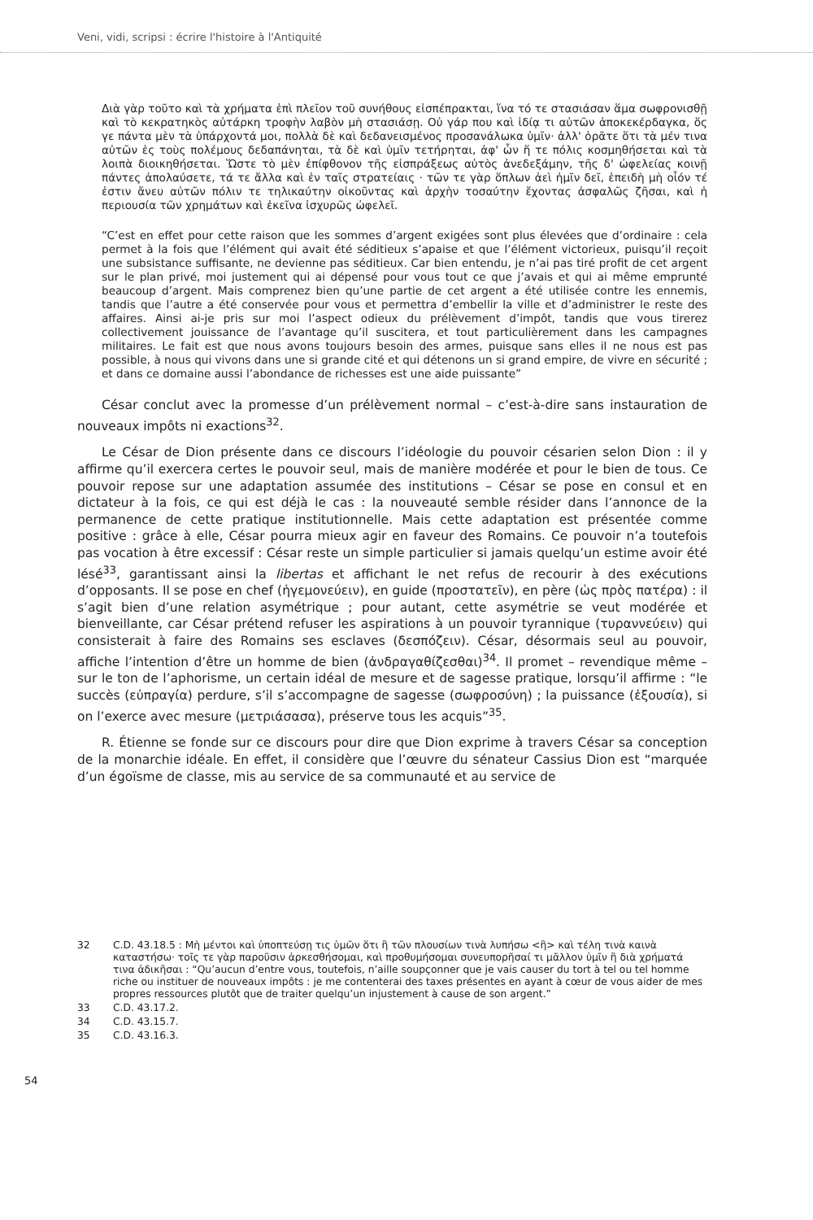Veni, vidi, scripsi : écrire l'histoire à l'Antiquité
Διὰ γὰρ τοῦτο καὶ τὰ χρήματα ἐπὶ πλεῖον τοῦ συνήθους εἰσπέπρακται, ἵνα τό τε στασιάσαν ἅμα σωφρονισθῇ καὶ τὸ κεκρατηκὸς αὐτάρκη τροφὴν λαβὸν μὴ στασιάσῃ. Οὐ γάρ που καὶ ἰδίᾳ τι αὐτῶν ἀποκεκέρδαγκα, ὅς γε πάντα μὲν τὰ ὑπάρχοντά μοι, πολλὰ δὲ καὶ δεδανεισμένος προσανάλωκα ὑμῖν· ἀλλ' ὁρᾶτε ὅτι τὰ μέν τινα αὐτῶν ἐς τοὺς πολέμους δεδαπάνηται, τὰ δὲ καὶ ὑμῖν τετήρηται, ἀφ' ὧν ἥ τε πόλις κοσμηθήσεται καὶ τὰ λοιπὰ διοικηθήσεται. Ὥστε τὸ μὲν ἐπίφθονον τῆς εἰσπράξεως αὐτὸς ἀνεδεξάμην, τῆς δ' ὠφελείας κοινῇ πάντες ἀπολαύσετε, τά τε ἄλλα καὶ ἐν ταῖς στρατείαις · τῶν τε γὰρ ὅπλων ἀεὶ ἡμῖν δεῖ, ἐπειδὴ μὴ οἷόν τέ ἐστιν ἄνευ αὐτῶν πόλιν τε τηλικαύτην οἰκοῦντας καὶ ἀρχὴν τοσαύτην ἔχοντας ἀσφαλῶς ζῆσαι, καὶ ἡ περιουσία τῶν χρημάτων καὶ ἐκεῖνα ἰσχυρῶς ὠφελεῖ.
“C’est en effet pour cette raison que les sommes d’argent exigées sont plus élevées que d’ordinaire : cela permet à la fois que l’élément qui avait été séditieux s’apaise et que l’élément victorieux, puisqu’il reçoit une subsistance suffisante, ne devienne pas séditieux. Car bien entendu, je n’ai pas tiré profit de cet argent sur le plan privé, moi justement qui ai dépensé pour vous tout ce que j’avais et qui ai même emprunté beaucoup d’argent. Mais comprenez bien qu’une partie de cet argent a été utilisée contre les ennemis, tandis que l’autre a été conservée pour vous et permettra d’embellir la ville et d’administrer le reste des affaires. Ainsi ai-je pris sur moi l’aspect odieux du prélèvement d’impôt, tandis que vous tirerez collectivement jouissance de l’avantage qu’il suscitera, et tout particulièrement dans les campagnes militaires. Le fait est que nous avons toujours besoin des armes, puisque sans elles il ne nous est pas possible, à nous qui vivons dans une si grande cité et qui détenons un si grand empire, de vivre en sécurité ; et dans ce domaine aussi l’abondance de richesses est une aide puissante”
César conclut avec la promesse d’un prélèvement normal – c’est-à-dire sans instauration de nouveaux impôts ni exactions<sup>32</sup>.
Le César de Dion présente dans ce discours l’idéologie du pouvoir césarien selon Dion : il y affirme qu’il exercera certes le pouvoir seul, mais de manière modérée et pour le bien de tous. Ce pouvoir repose sur une adaptation assumée des institutions – César se pose en consul et en dictateur à la fois, ce qui est déjà le cas : la nouveauté semble résider dans l’annonce de la permanence de cette pratique institutionnelle. Mais cette adaptation est présentée comme positive : grâce à elle, César pourra mieux agir en faveur des Romains. Ce pouvoir n’a toutefois pas vocation à être excessif : César reste un simple particulier si jamais quelqu’un estime avoir été lésé<sup>33</sup>, garantissant ainsi la libertas et affichant le net refus de recourir à des exécutions d’opposants. Il se pose en chef (ἡγεμονεύειν), en guide (προστατεῖν), en père (ὡς πρὸς πατέρα) : il s’agit bien d’une relation asymétrique ; pour autant, cette asymétrie se veut modérée et bienveillante, car César prétend refuser les aspirations à un pouvoir tyrannique (τυραννεύειν) qui consisterait à faire des Romains ses esclaves (δεσπόζειν). César, désormais seul au pouvoir, affiche l’intention d’être un homme de bien (ἀνδραγαθίζεσθαι)<sup>34</sup>. Il promet – revendique même – sur le ton de l’aphorisme, un certain idéal de mesure et de sagesse pratique, lorsqu’il affirme : “le succès (εὐπραγία) perdure, s’il s’accompagne de sagesse (σωφροσύνη) ; la puissance (ἐξουσία), si on l’exerce avec mesure (μετριάσασα), préserve tous les acquis”<sup>35</sup>.
R. Étienne se fonde sur ce discours pour dire que Dion exprime à travers César sa conception de la monarchie idéale. En effet, il considère que l’œuvre du sénateur Cassius Dion est “marquée d’un égoïsme de classe, mis au service de sa communauté et au service de
32 C.D. 43.18.5 : Μὴ μέντοι καὶ ὑποπτεύσῃ τις ὑμῶν ὅτι ἢ τῶν πλουσίων τινὰ λυπήσω <ἢ> καὶ τέλη τινὰ καινὰ καταστήσω· τοῖς τε γὰρ παροῦσιν ἀρκεσθήσομαι, καὶ προθυμήσομαι συνευπορῆσαί τι μᾶλλον ὑμῖν ἢ διὰ χρήματά τινα ἀδικῆσαι : “Qu’aucun d’entre vous, toutefois, n’aille soupçonner que je vais causer du tort à tel ou tel homme riche ou instituer de nouveaux impôts : je me contenterai des taxes présentes en ayant à cœur de vous aider de mes propres ressources plutôt que de traiter quelqu’un injustement à cause de son argent.”
33 C.D. 43.17.2.
34 C.D. 43.15.7.
35 C.D. 43.16.3.
54